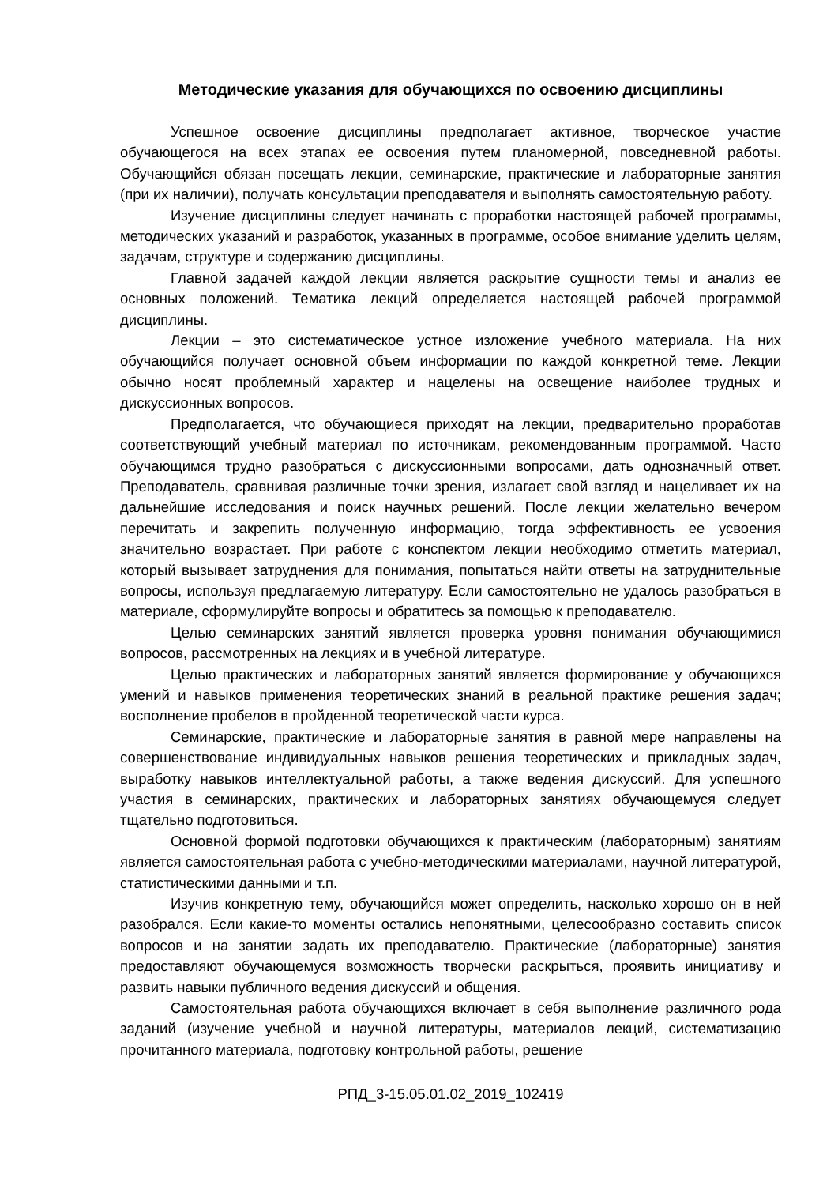Методические указания для обучающихся по освоению дисциплины
Успешное освоение дисциплины предполагает активное, творческое участие обучающегося на всех этапах ее освоения путем планомерной, повседневной работы. Обучающийся обязан посещать лекции, семинарские, практические и лабораторные занятия (при их наличии), получать консультации преподавателя и выполнять самостоятельную работу.
Изучение дисциплины следует начинать с проработки настоящей рабочей программы, методических указаний и разработок, указанных в программе, особое внимание уделить целям, задачам, структуре и содержанию дисциплины.
Главной задачей каждой лекции является раскрытие сущности темы и анализ ее основных положений. Тематика лекций определяется настоящей рабочей программой дисциплины.
Лекции – это систематическое устное изложение учебного материала. На них обучающийся получает основной объем информации по каждой конкретной теме. Лекции обычно носят проблемный характер и нацелены на освещение наиболее трудных и дискуссионных вопросов.
Предполагается, что обучающиеся приходят на лекции, предварительно проработав соответствующий учебный материал по источникам, рекомендованным программой. Часто обучающимся трудно разобраться с дискуссионными вопросами, дать однозначный ответ. Преподаватель, сравнивая различные точки зрения, излагает свой взгляд и нацеливает их на дальнейшие исследования и поиск научных решений. После лекции желательно вечером перечитать и закрепить полученную информацию, тогда эффективность ее усвоения значительно возрастает. При работе с конспектом лекции необходимо отметить материал, который вызывает затруднения для понимания, попытаться найти ответы на затруднительные вопросы, используя предлагаемую литературу. Если самостоятельно не удалось разобраться в материале, сформулируйте вопросы и обратитесь за помощью к преподавателю.
Целью семинарских занятий является проверка уровня понимания обучающимися вопросов, рассмотренных на лекциях и в учебной литературе.
Целью практических и лабораторных занятий является формирование у обучающихся умений и навыков применения теоретических знаний в реальной практике решения задач; восполнение пробелов в пройденной теоретической части курса.
Семинарские, практические и лабораторные занятия в равной мере направлены на совершенствование индивидуальных навыков решения теоретических и прикладных задач, выработку навыков интеллектуальной работы, а также ведения дискуссий. Для успешного участия в семинарских, практических и лабораторных занятиях обучающемуся следует тщательно подготовиться.
Основной формой подготовки обучающихся к практическим (лабораторным) занятиям является самостоятельная работа с учебно-методическими материалами, научной литературой, статистическими данными и т.п.
Изучив конкретную тему, обучающийся может определить, насколько хорошо он в ней разобрался. Если какие-то моменты остались непонятными, целесообразно составить список вопросов и на занятии задать их преподавателю. Практические (лабораторные) занятия предоставляют обучающемуся возможность творчески раскрыться, проявить инициативу и развить навыки публичного ведения дискуссий и общения.
Самостоятельная работа обучающихся включает в себя выполнение различного рода заданий (изучение учебной и научной литературы, материалов лекций, систематизацию прочитанного материала, подготовку контрольной работы, решение
РПД_3-15.05.01.02_2019_102419